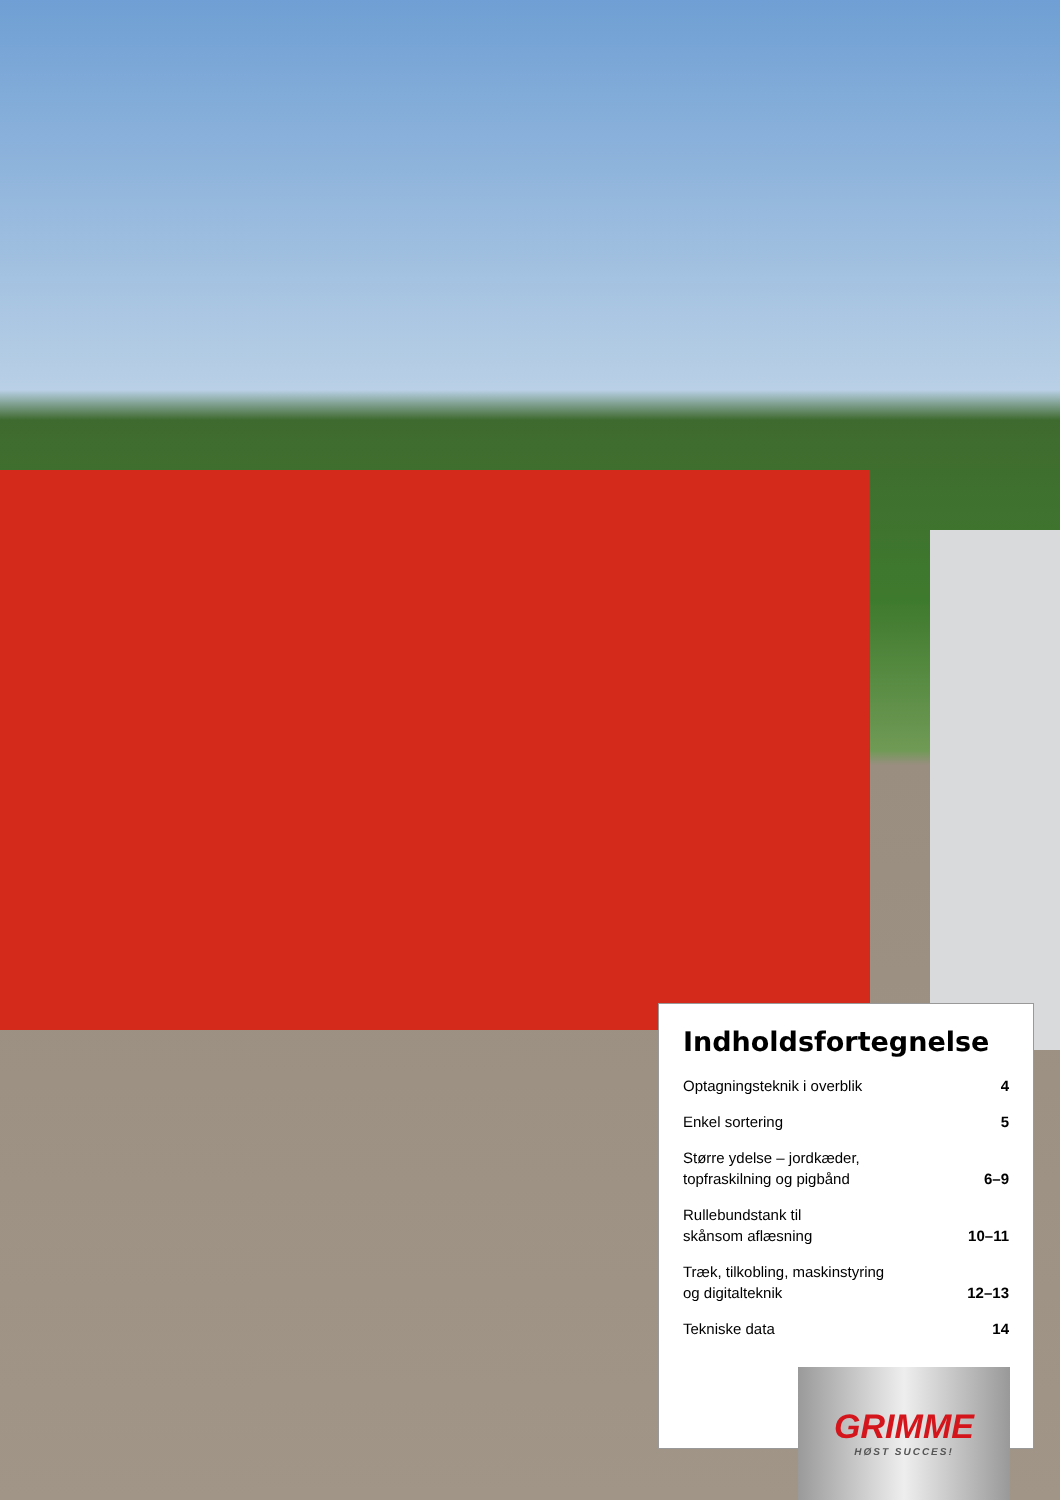Indholdsfortegnelse
Optagningsteknik i overblik 4
Enkel sortering 5
Større ydelse – jordkæder,
topfraskilning og pigbånd 6–9
Rullebundstank til
skånsom aflæsning 10–11
Træk, tilkobling, maskinstyring
og digitalteknik 12–13
Tekniske data 14
GRIMME
HØST SUCCES!